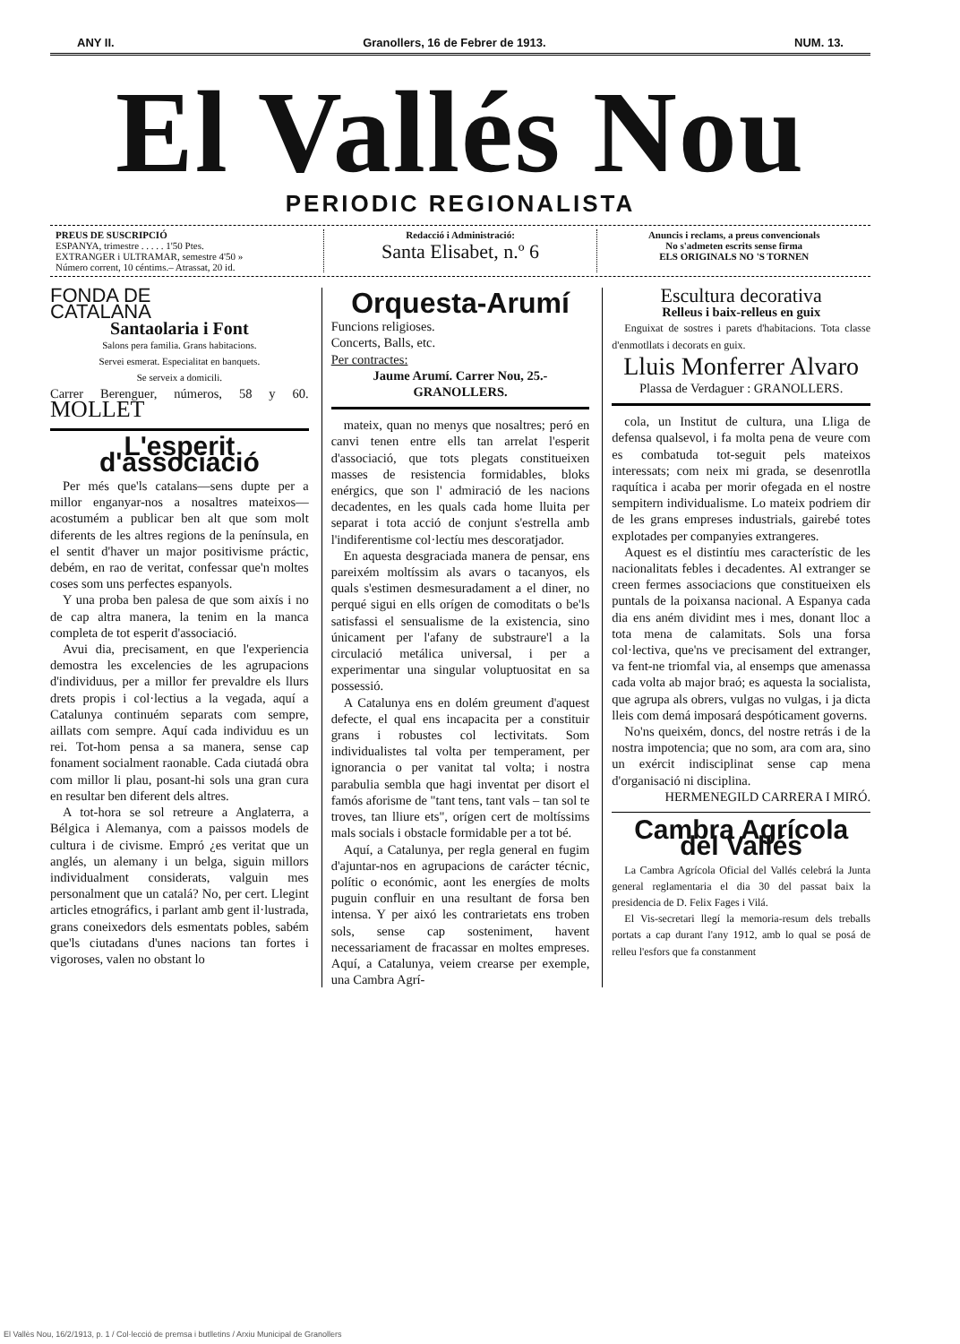ANY II. Granollers, 16 de Febrer de 1913. NUM. 13.
El Vallés Nou
PERIODIC REGIONALISTA
PREUS DE SUSCRIPCIÓ
ESPANYA, trimestre . . . . . 1'50 Ptes.
EXTRANGER i ULTRAMAR, semestre 4'50 »
Número corrent, 10 céntims.– Atrassat, 20 id.
Redacció i Administració:
Santa Elisabet, n.º 6
Anuncis i reclams, a preus convencionals
No s'admeten escrits sense firma
ELS ORIGINALS NO 'S TORNEN
FONDA DE
CATALANA
Santaolaria i Font
Salons pera familia. Grans habitacions.
Servei esmerat. Especialitat en banquets.
Se serveix a domicili.
Carrer Berenguer, números, 58 y 60. MOLLET
L'esperit d'associació
Per més que'ls catalans—sens dupte per a millor enganyar-nos a nosaltres mateixos—acostumém a publicar ben alt que som molt diferents de les altres regions de la península, en el sentit d'haver un major positivisme práctic, debém, en rao de veritat, confessar que'n moltes coses som uns perfectes espanyols.
Y una proba ben palesa de que som aixís i no de cap altra manera, la tenim en la manca completa de tot esperit d'associació.
Avui dia, precisament, en que l'experiencia demostra les excelencies de les agrupacions d'individuus, per a millor fer prevaldre els llurs drets propis i col·lectius a la vegada, aquí a Catalunya continuém separats com sempre, aillats com sempre. Aquí cada individuu es un rei. Tot-hom pensa a sa manera, sense cap fonament socialment raonable. Cada ciutadá obra com millor li plau, posant-hi sols una gran cura en resultar ben diferent dels altres.
A tot-hora se sol retreure a Anglaterra, a Bélgica i Alemanya, com a paissos models de cultura i de civisme. Empró ¿es veritat que un anglés, un alemany i un belga, siguin millors individualment considerats, valguin mes personalment que un catalá? No, per cert. Llegint articles etnográfics, i parlant amb gent il·lustrada, grans coneixedors dels esmentats pobles, sabém que'ls ciutadans d'unes nacions tan fortes i vigoroses, valen no obstant lo
Orquesta-Arumí
Funcions religioses.
Concerts, Balls, etc.
Per contractes:
Jaume Arumí. Carrer Nou, 25.-GRANOLLERS.
mateix, quan no menys que nosaltres; peró en canvi tenen entre ells tan arrelat l'esperit d'associació, que tots plegats constitueixen masses de resistencia formidables, bloks enérgics, que son l' admiració de les nacions decadentes, en les quals cada home lluita per separat i tota acció de conjunt s'estrella amb l'indiferentisme col·lectíu mes descoratjador.
En aquesta desgraciada manera de pensar, ens pareixém moltíssim als avars o tacanyos, els quals s'estimen desmesuradament a el diner, no perqué sigui en ells orígen de comoditats o be'ls satisfassi el sensualisme de la existencia, sino únicament per l'afany de substraure'l a la circulació metálica universal, i per a experimentar una singular voluptuositat en sa possessió.
A Catalunya ens en dolém greument d'aquest defecte, el qual ens incapacita per a constituir grans i robustes col lectivitats. Som individualistes tal volta per temperament, per ignorancia o per vanitat tal volta; i nostra parabulia sembla que hagi inventat per disort el famós aforisme de "tant tens, tant vals – tan sol te troves, tan lliure ets", orígen cert de moltíssims mals socials i obstacle formidable per a tot bé.
Aquí, a Catalunya, per regla general en fugim d'ajuntar-nos en agrupacions de carácter técnic, polític o económic, aont les energíes de molts puguin confluir en una resultant de forsa ben intensa. Y per aixó les contrarietats ens troben sols, sense cap sosteniment, havent necessariament de fracassar en moltes empreses. Aquí, a Catalunya, veiem crearse per exemple, una Cambra Agrí-
Escultura decorativa
Relleus i baix-relleus en guix
Enguixat de sostres i parets d'habitacions. Tota classe d'enmotllats i decorats en guix.
Lluis Monferrer Alvaro
Plassa de Verdaguer : GRANOLLERS.
cola, un Institut de cultura, una Lliga de defensa qualsevol, i fa molta pena de veure com es combatuda tot-seguit pels mateixos interessats; com neix mi grada, se desenrotlla raquítica i acaba per morir ofegada en el nostre sempitern individualisme. Lo mateix podriem dir de les grans empreses industrials, gairebé totes explotades per companyies extrangeres.
Aquest es el distintíu mes característic de les nacionalitats febles i decadentes. Al extranger se creen fermes associacions que constitueixen els puntals de la poixansa nacional. A Espanya cada dia ens aném dividint mes i mes, donant lloc a tota mena de calamitats. Sols una forsa col·lectiva, que'ns ve precisament del extranger, va fent-ne triomfal via, al ensemps que amenassa cada volta ab major braó; es aquesta la socialista, que agrupa als obrers, vulgas no vulgas, i ja dicta lleis com demá imposará despóticament governs.
No'ns queixém, doncs, del nostre retrás i de la nostra impotencia; que no som, ara com ara, sino un exércit indisciplinat sense cap mena d'organisació ni disciplina.
HERMENEGILD CARRERA I MIRÓ.
Cambra Agrícola del Vallés
La Cambra Agrícola Oficial del Vallés celebrá la Junta general reglamentaria el dia 30 del passat baix la presidencia de D. Felix Fages i Vilá.
El Vis-secretari llegí la memoria-resum dels treballs portats a cap durant l'any 1912, amb lo qual se posá de relleu l'esfors que fa constanment
El Vallès Nou, 16/2/1913, p. 1 / Col·lecció de premsa i butlletins / Arxiu Municipal de Granollers